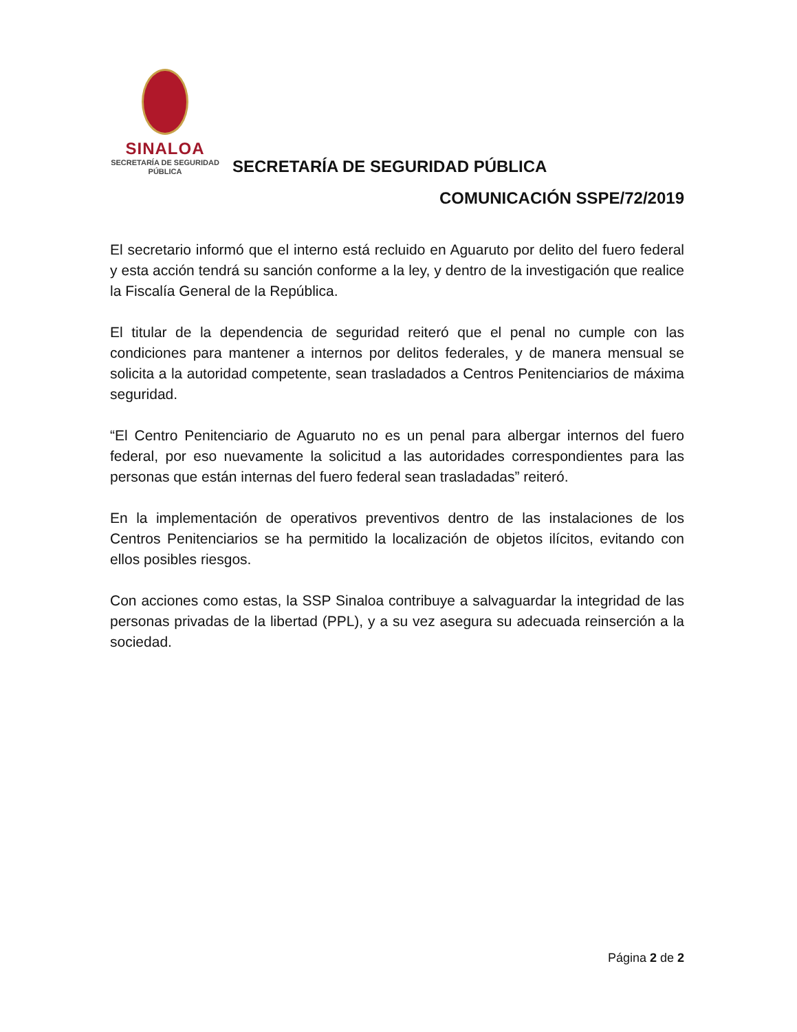SINALOA
SECRETARÍA DE SEGURIDAD
PÚBLICA
SECRETARÍA DE SEGURIDAD PÚBLICA
COMUNICACIÓN SSPE/72/2019
El secretario informó que el interno está recluido en Aguaruto por delito del fuero federal y esta acción tendrá su sanción conforme a la ley, y dentro de la investigación que realice la Fiscalía General de la República.
El titular de la dependencia de seguridad reiteró que el penal no cumple con las condiciones para mantener a internos por delitos federales, y de manera mensual se solicita a la autoridad competente, sean trasladados a Centros Penitenciarios de máxima seguridad.
“El Centro Penitenciario de Aguaruto no es un penal para albergar internos del fuero federal, por eso nuevamente la solicitud a las autoridades correspondientes para las personas que están internas del fuero federal sean trasladadas” reiteró.
En la implementación de operativos preventivos dentro de las instalaciones de los Centros Penitenciarios se ha permitido la localización de objetos ilícitos, evitando con ellos posibles riesgos.
Con acciones como estas, la SSP Sinaloa contribuye a salvaguardar la integridad de las personas privadas de la libertad (PPL), y a su vez asegura su adecuada reinserción a la sociedad.
Página 2 de 2